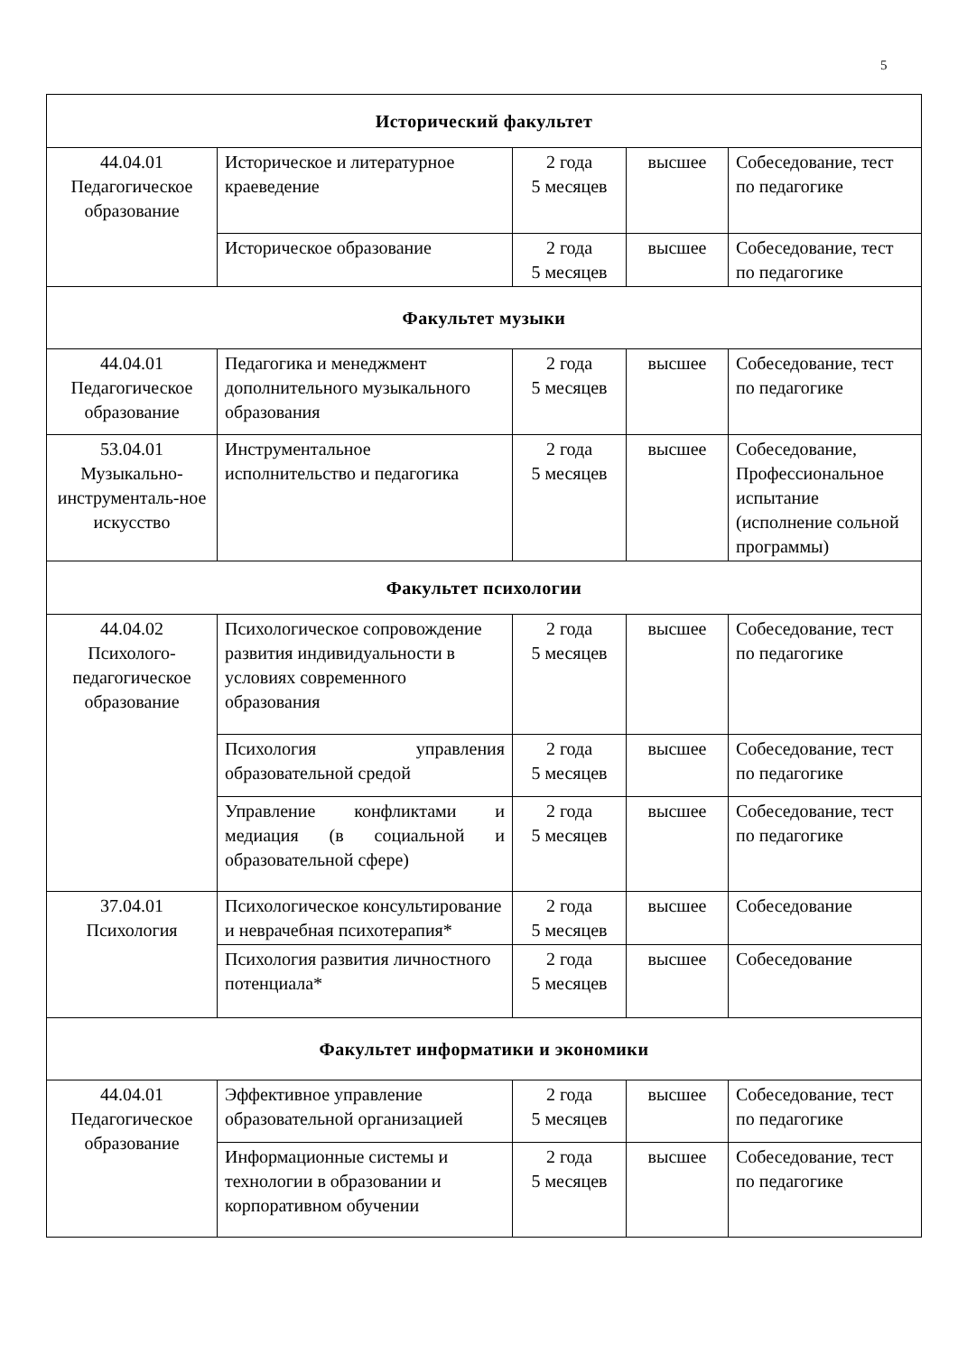5
| Исторический факультет | | | | |
| 44.04.01 Педагогическое образование | Историческое и литературное краеведение | 2 года 5 месяцев | высшее | Собеседование, тест по педагогике |
| | Историческое образование | 2 года 5 месяцев | высшее | Собеседование, тест по педагогике |
| Факультет музыки | | | | |
| 44.04.01 Педагогическое образование | Педагогика и менеджмент дополнительного музыкального образования | 2 года 5 месяцев | высшее | Собеседование, тест по педагогике |
| 53.04.01 Музыкально-инструменталь-ное искусство | Инструментальное исполнительство и педагогика | 2 года 5 месяцев | высшее | Собеседование, Профессиональное испытание (исполнение сольной программы) |
| Факультет психологии | | | | |
| 44.04.02 Психолого-педагогическое образование | Психологическое сопровождение развития индивидуальности в условиях современного образования | 2 года 5 месяцев | высшее | Собеседование, тест по педагогике |
| | Психология управления образовательной средой | 2 года 5 месяцев | высшее | Собеседование, тест по педагогике |
| | Управление конфликтами и медиация (в социальной и образовательной сфере) | 2 года 5 месяцев | высшее | Собеседование, тест по педагогике |
| 37.04.01 Психология | Психологическое консультирование и неврачебная психотерапия* | 2 года 5 месяцев | высшее | Собеседование |
| | Психология развития личностного потенциала* | 2 года 5 месяцев | высшее | Собеседование |
| Факультет информатики и экономики | | | | |
| 44.04.01 Педагогическое образование | Эффективное управление образовательной организацией | 2 года 5 месяцев | высшее | Собеседование, тест по педагогике |
| | Информационные системы и технологии в образовании и корпоративном обучении | 2 года 5 месяцев | высшее | Собеседование, тест по педагогике |